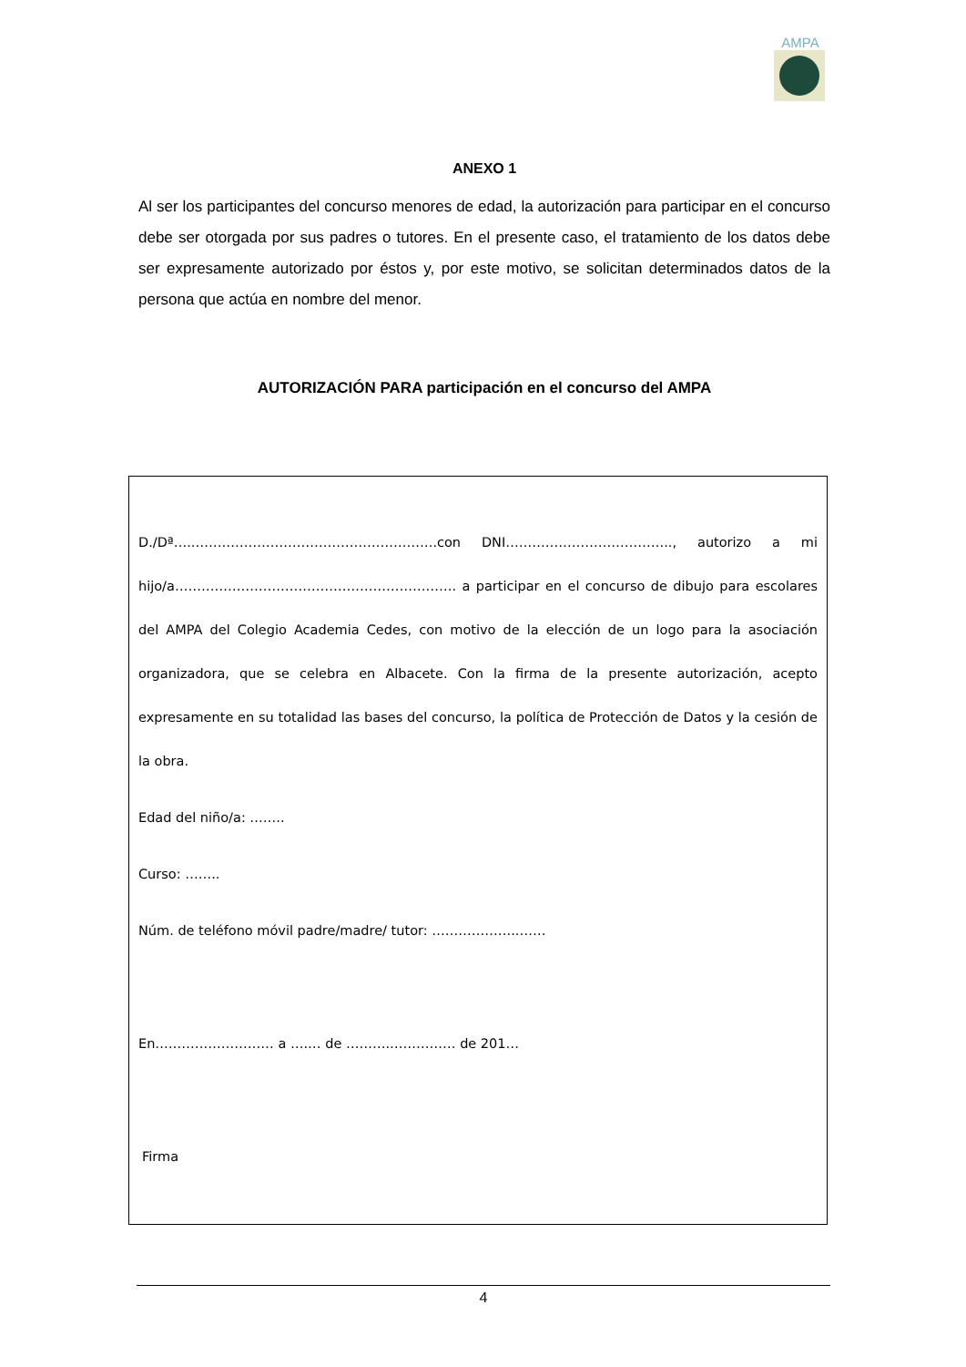AMPA
ANEXO 1
Al ser los participantes del concurso menores de edad, la autorización para participar en el concurso debe ser otorgada por sus padres o tutores. En el presente caso, el tratamiento de los datos debe ser expresamente autorizado por éstos y, por este motivo, se solicitan determinados datos de la persona que actúa en nombre del menor.
AUTORIZACIÓN PARA participación en el concurso del AMPA
D./Dª…..……………………………………………….con DNI……………………………….., autorizo a mi hijo/a………………………………………………………. a participar en el concurso de dibujo para escolares del AMPA del Colegio Academia Cedes, con motivo de la elección de un logo para la asociación organizadora, que se celebra en Albacete. Con la firma de la presente autorización, acepto expresamente en su totalidad las bases del concurso, la política de Protección de Datos y la cesión de la obra.
Edad del niño/a: ……..
Curso: ……..
Núm. de teléfono móvil padre/madre/ tutor: ………………..……
En……………………… a ….… de ……….…………… de 201…
Firma
4